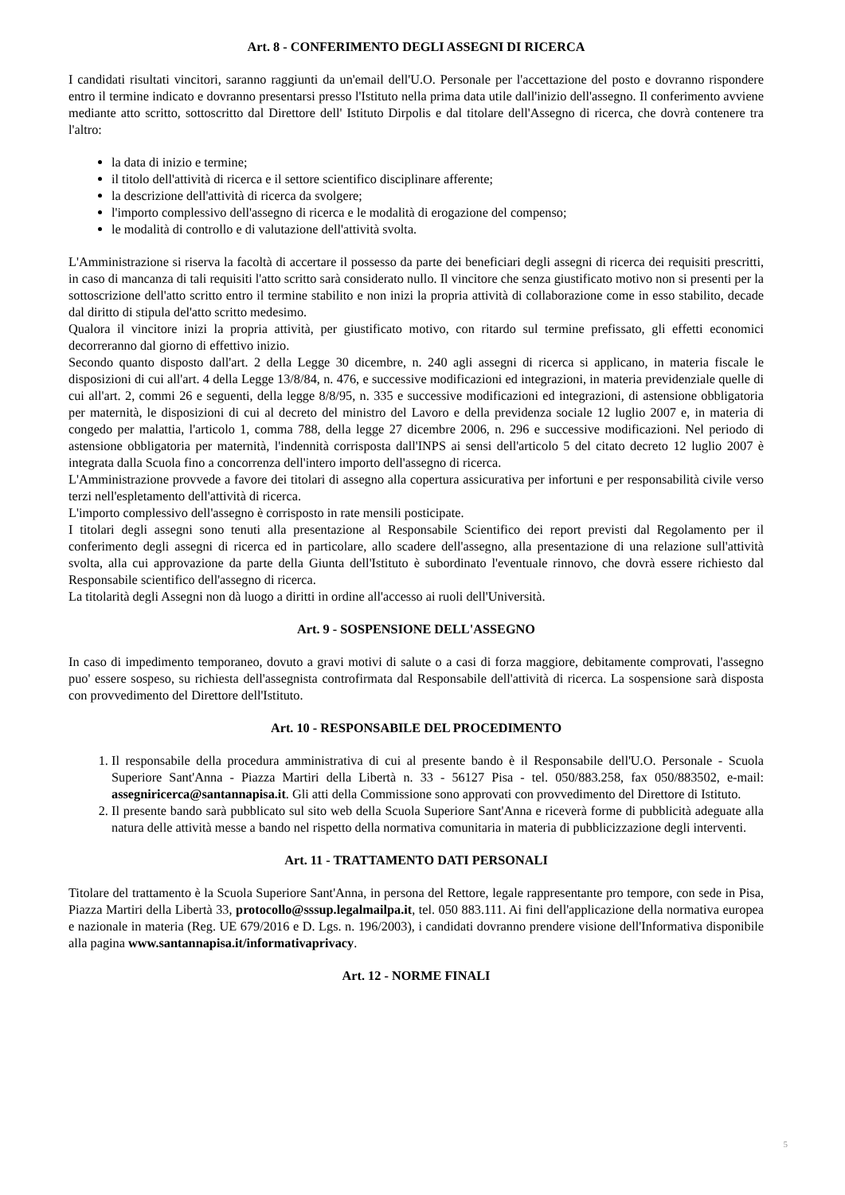Art. 8 - CONFERIMENTO DEGLI ASSEGNI DI RICERCA
I candidati risultati vincitori, saranno raggiunti da un'email dell'U.O. Personale per l'accettazione del posto e dovranno rispondere entro il termine indicato e dovranno presentarsi presso l'Istituto nella prima data utile dall'inizio dell'assegno. Il conferimento avviene mediante atto scritto, sottoscritto dal Direttore dell' Istituto Dirpolis e dal titolare dell'Assegno di ricerca, che dovrà contenere tra l'altro:
la data di inizio e termine;
il titolo dell'attività di ricerca e il settore scientifico disciplinare afferente;
la descrizione dell'attività di ricerca da svolgere;
l'importo complessivo dell'assegno di ricerca e le modalità di erogazione del compenso;
le modalità di controllo e di valutazione dell'attività svolta.
L'Amministrazione si riserva la facoltà di accertare il possesso da parte dei beneficiari degli assegni di ricerca dei requisiti prescritti, in caso di mancanza di tali requisiti l'atto scritto sarà considerato nullo. Il vincitore che senza giustificato motivo non si presenti per la sottoscrizione dell'atto scritto entro il termine stabilito e non inizi la propria attività di collaborazione come in esso stabilito, decade dal diritto di stipula del'atto scritto medesimo.
Qualora il vincitore inizi la propria attività, per giustificato motivo, con ritardo sul termine prefissato, gli effetti economici decorreranno dal giorno di effettivo inizio.
Secondo quanto disposto dall'art. 2 della Legge 30 dicembre, n. 240 agli assegni di ricerca si applicano, in materia fiscale le disposizioni di cui all'art. 4 della Legge 13/8/84, n. 476, e successive modificazioni ed integrazioni, in materia previdenziale quelle di cui all'art. 2, commi 26 e seguenti, della legge 8/8/95, n. 335 e successive modificazioni ed integrazioni, di astensione obbligatoria per maternità, le disposizioni di cui al decreto del ministro del Lavoro e della previdenza sociale 12 luglio 2007 e, in materia di congedo per malattia, l'articolo 1, comma 788, della legge 27 dicembre 2006, n. 296 e successive modificazioni. Nel periodo di astensione obbligatoria per maternità, l'indennità corrisposta dall'INPS ai sensi dell'articolo 5 del citato decreto 12 luglio 2007 è integrata dalla Scuola fino a concorrenza dell'intero importo dell'assegno di ricerca.
L'Amministrazione provvede a favore dei titolari di assegno alla copertura assicurativa per infortuni e per responsabilità civile verso terzi nell'espletamento dell'attività di ricerca.
L'importo complessivo dell'assegno è corrisposto in rate mensili posticipate.
I titolari degli assegni sono tenuti alla presentazione al Responsabile Scientifico dei report previsti dal Regolamento per il conferimento degli assegni di ricerca ed in particolare, allo scadere dell'assegno, alla presentazione di una relazione sull'attività svolta, alla cui approvazione da parte della Giunta dell'Istituto è subordinato l'eventuale rinnovo, che dovrà essere richiesto dal Responsabile scientifico dell'assegno di ricerca.
La titolarità degli Assegni non dà luogo a diritti in ordine all'accesso ai ruoli dell'Università.
Art. 9 - SOSPENSIONE DELL'ASSEGNO
In caso di impedimento temporaneo, dovuto a gravi motivi di salute o a casi di forza maggiore, debitamente comprovati, l'assegno puo' essere sospeso, su richiesta dell'assegnista controfirmata dal Responsabile dell'attività di ricerca. La sospensione sarà disposta con provvedimento del Direttore dell'Istituto.
Art. 10 - RESPONSABILE DEL PROCEDIMENTO
1. Il responsabile della procedura amministrativa di cui al presente bando è il Responsabile dell'U.O. Personale - Scuola Superiore Sant'Anna - Piazza Martiri della Libertà n. 33 - 56127 Pisa - tel. 050/883.258, fax 050/883502, e-mail: assegniricerca@santannapisa.it. Gli atti della Commissione sono approvati con provvedimento del Direttore di Istituto.
2. Il presente bando sarà pubblicato sul sito web della Scuola Superiore Sant'Anna e riceverà forme di pubblicità adeguate alla natura delle attività messe a bando nel rispetto della normativa comunitaria in materia di pubblicizzazione degli interventi.
Art. 11 - TRATTAMENTO DATI PERSONALI
Titolare del trattamento è la Scuola Superiore Sant'Anna, in persona del Rettore, legale rappresentante pro tempore, con sede in Pisa, Piazza Martiri della Libertà 33, protocollo@sssup.legalmailpa.it, tel. 050 883.111. Ai fini dell'applicazione della normativa europea e nazionale in materia (Reg. UE 679/2016 e D. Lgs. n. 196/2003), i candidati dovranno prendere visione dell'Informativa disponibile alla pagina www.santannapisa.it/informativaprivacy.
Art. 12 - NORME FINALI
5